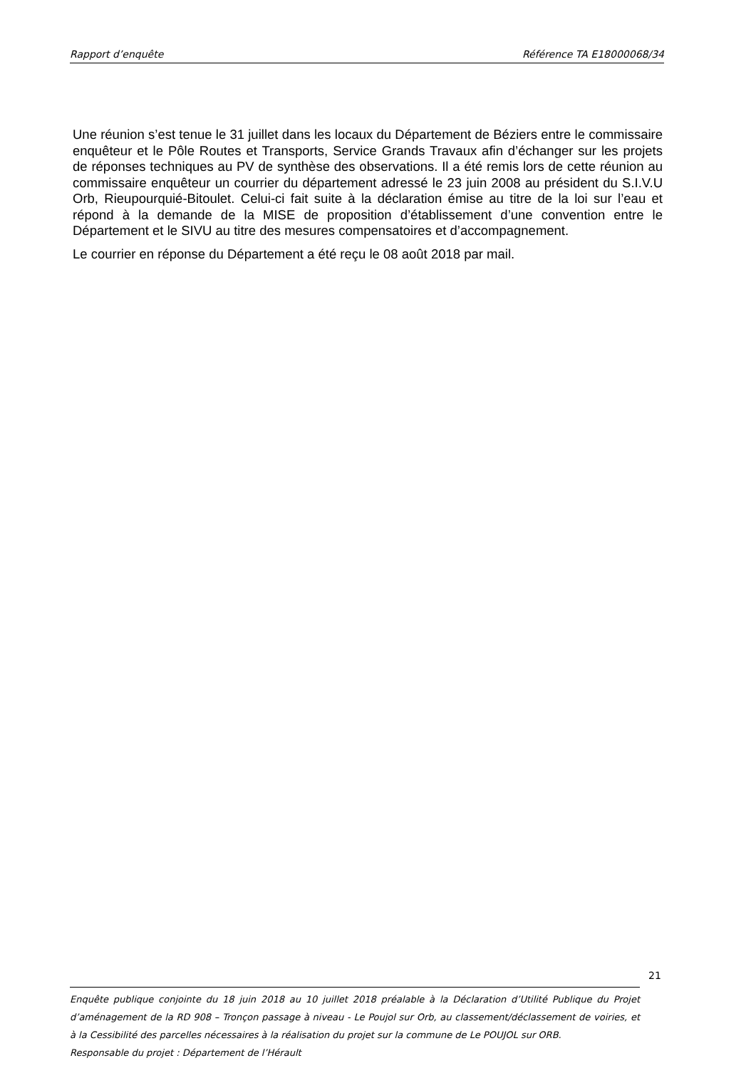Rapport d’enquête Référence TA E18000068/34
Une réunion s’est tenue le 31 juillet dans les locaux du Département de Béziers entre le commissaire enquêteur et le Pôle Routes et Transports, Service Grands Travaux afin d’échanger sur les projets de réponses techniques au PV de synthèse des observations. Il a été remis lors de cette réunion au commissaire enquêteur un courrier du département adressé le 23 juin 2008 au président du S.I.V.U Orb, Rieupourquié-Bitoulet. Celui-ci fait suite à la déclaration émise au titre de la loi sur l’eau et répond à la demande de la MISE de proposition d’établissement d’une convention entre le Département et le SIVU au titre des mesures compensatoires et d’accompagnement.
Le courrier en réponse du Département a été reçu le 08 août 2018 par mail.
21
Enquête publique conjointe du 18 juin 2018 au 10 juillet 2018 préalable à la Déclaration d’Utilité Publique du Projet d’aménagement de la RD 908 – Tronçon passage à niveau - Le Poujol sur Orb, au classement/déclassement de voiries, et à la Cessibilité des parcelles nécessaires à la réalisation du projet sur la commune de Le POUJOL sur ORB.
Responsable du projet : Département de l’Hérault